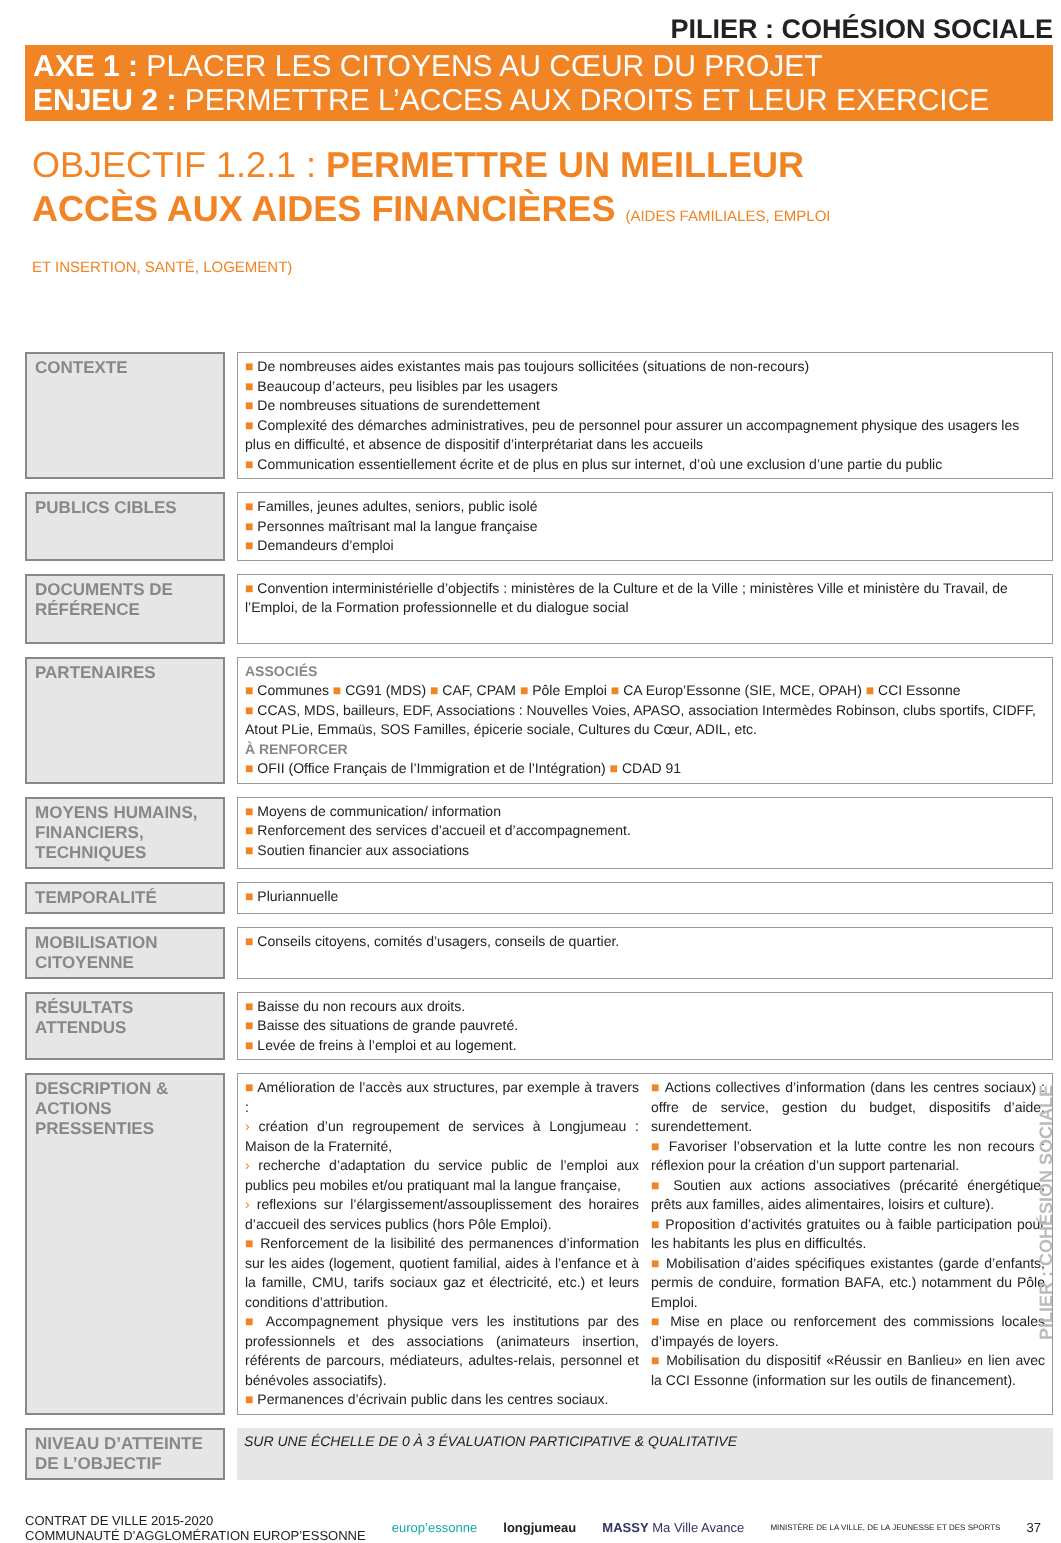PILIER : COHÉSION SOCIALE
AXE 1 : PLACER LES CITOYENS AU CŒUR DU PROJET
ENJEU 2 : PERMETTRE L’ACCES AUX DROITS ET LEUR EXERCICE
OBJECTIF 1.2.1 : PERMETTRE UN MEILLEUR ACCÈS AUX AIDES FINANCIÈRES (AIDES FAMILIALES, EMPLOI ET INSERTION, SANTÉ, LOGEMENT)
| CONTEXTE | | ■ De nombreuses aides existantes mais pas toujours sollicitées (situations de non-recours) ■ Beaucoup d’acteurs, peu lisibles par les usagers ■ De nombreuses situations de surendettement ■ Complexité des démarches administratives, peu de personnel pour assurer un accompagnement physique des usagers les plus en difficulté, et absence de dispositif d’interprétariat dans les accueils ■ Communication essentiellement écrite et de plus en plus sur internet, d’où une exclusion d’une partie du public |
| PUBLICS CIBLES | | ■ Familles, jeunes adultes, seniors, public isolé ■ Personnes maîtrisant mal la langue française ■ Demandeurs d’emploi |
| DOCUMENTS DE RÉFÉRENCE | | ■ Convention interministérielle d’objectifs : ministères de la Culture et de la Ville ; ministères Ville et ministère du Travail, de l’Emploi, de la Formation professionnelle et du dialogue social |
| PARTENAIRES | | ASSOCIÉS ■ Communes ■ CG91 (MDS) ■ CAF, CPAM ■ Pôle Emploi ■ CA Europ’Essonne (SIE, MCE, OPAH) ■ CCI Essonne ■ CCAS, MDS, bailleurs, EDF, Associations : Nouvelles Voies, APASO, association Intermèdes Robinson, clubs sportifs, CIDFF, Atout PLie, Emmaüs, SOS Familles, épicerie sociale, Cultures du Cœur, ADIL, etc. À RENFORCER ■ OFII (Office Français de l’Immigration et de l’Intégration) ■ CDAD 91 |
| MOYENS HUMAINS, FINANCIERS, TECHNIQUES | | ■ Moyens de communication/ information ■ Renforcement des services d’accueil et d’accompagnement. ■ Soutien financier aux associations |
| TEMPORALITÉ | | ■ Pluriannuelle |
| MOBILISATION CITOYENNE | | ■ Conseils citoyens, comités d’usagers, conseils de quartier. |
| RÉSULTATS ATTENDUS | | ■ Baisse du non recours aux droits. ■ Baisse des situations de grande pauvreté. ■ Levée de freins à l’emploi et au logement. |
| DESCRIPTION & ACTIONS PRESSENTIES | | ■ Amélioration de l’accès aux structures, par exemple à travers : › création d’un regroupement de services à Longjumeau : Maison de la Fraternité, › recherche d’adaptation du service public de l’emploi aux publics peu mobiles et/ou pratiquant mal la langue française, › reflexions sur l’élargissement/assouplissement des horaires d’accueil des services publics (hors Pôle Emploi). ■ Renforcement de la lisibilité des permanences d’information sur les aides (logement, quotient familial, aides à l’enfance et à la famille, CMU, tarifs sociaux gaz et électricité, etc.) et leurs conditions d’attribution. ■ Accompagnement physique vers les institutions par des professionnels et des associations (animateurs insertion, référents de parcours, médiateurs, adultes-relais, personnel et bénévoles associatifs). ■ Permanences d’écrivain public dans les centres sociaux. ■ Actions collectives d’information (dans les centres sociaux) : offre de service, gestion du budget, dispositifs d’aide, surendettement. ■ Favoriser l’observation et la lutte contre les non recours : réflexion pour la création d’un support partenarial. ■ Soutien aux actions associatives (précarité énergétique, prêts aux familles, aides alimentaires, loisirs et culture). ■ Proposition d’activités gratuites ou à faible participation pour les habitants les plus en difficultés. ■ Mobilisation d’aides spécifiques existantes (garde d’enfants, permis de conduire, formation BAFA, etc.) notamment du Pôle Emploi. ■ Mise en place ou renforcement des commissions locales d’impayés de loyers. ■ Mobilisation du dispositif «Réussir en Banlieu» en lien avec la CCI Essonne (information sur les outils de financement). |
| NIVEAU D’ATTEINTE DE L’OBJECTIF | | SUR UNE ÉCHELLE DE 0 À 3 ÉVALUATION PARTICIPATIVE & QUALITATIVE |
CONTRAT DE VILLE 2015-2020
COMMUNAUTÉ D’AGGLOMÉRATION EUROP’ESSONNE
europ’essonne longjumeau MASSY Ma Ville Avance
MINISTÈRE DE LA VILLE, DE LA JEUNESSE ET DES SPORTS
37
PILIER : COHÉSION SOCIALE